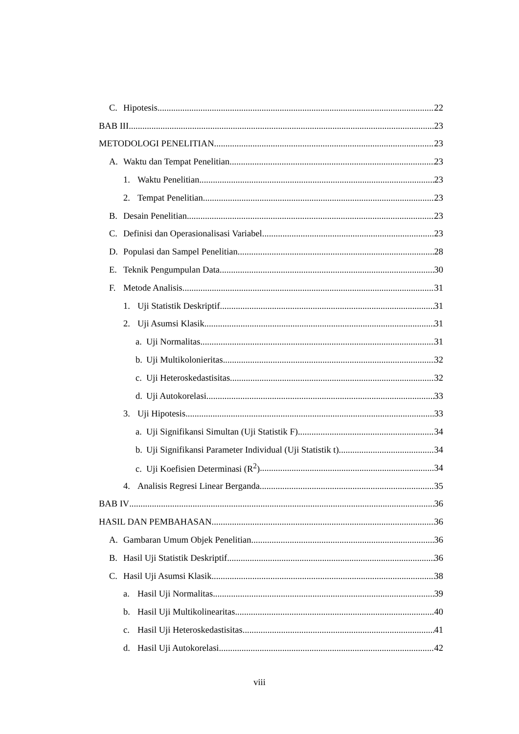C. Hipotesis 22
BAB III 23
METODOLOGI PENELITIAN 23
A. Waktu dan Tempat Penelitian 23
1. Waktu Penelitian 23
2. Tempat Penelitian 23
B. Desain Penelitian 23
C. Definisi dan Operasionalisasi Variabel 23
D. Populasi dan Sampel Penelitian 28
E. Teknik Pengumpulan Data 30
F. Metode Analisis 31
1. Uji Statistik Deskriptif 31
2. Uji Asumsi Klasik 31
a. Uji Normalitas 31
b. Uji Multikolonieritas 32
c. Uji Heteroskedastisitas 32
d. Uji Autokorelasi 33
3. Uji Hipotesis 33
a. Uji Signifikansi Simultan (Uji Statistik F) 34
b. Uji Signifikansi Parameter Individual (Uji Statistik t) 34
c. Uji Koefisien Determinasi (R<sup>2</sup>) 34
4. Analisis Regresi Linear Berganda 35
BAB IV 36
HASIL DAN PEMBAHASAN 36
A. Gambaran Umum Objek Penelitian 36
B. Hasil Uji Statistik Deskriptif 36
C. Hasil Uji Asumsi Klasik 38
a. Hasil Uji Normalitas 39
b. Hasil Uji Multikolinearitas 40
c. Hasil Uji Heteroskedastisitas. 41
d. Hasil Uji Autokorelasi 42
viii